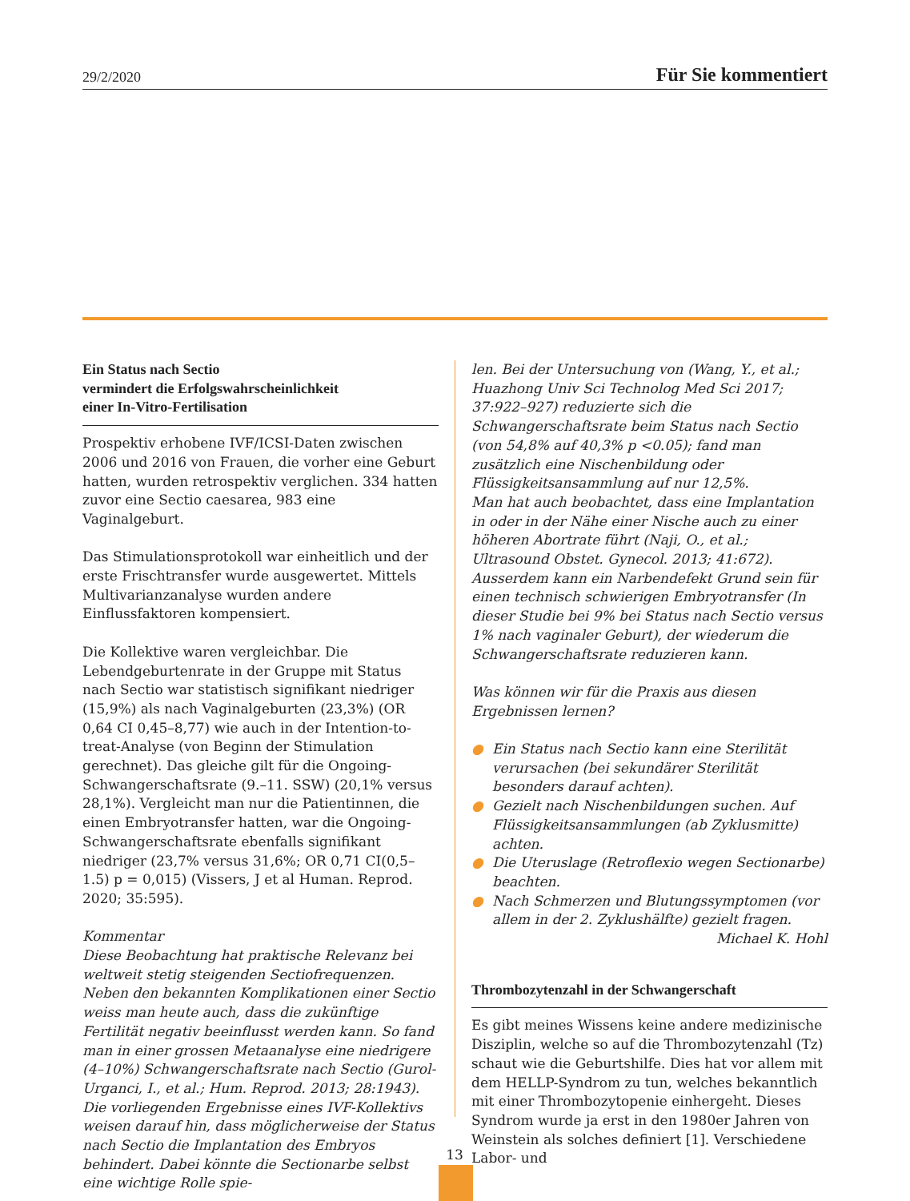29/2/2020 Für Sie kommentiert
Ein Status nach Sectio
vermindert die Erfolgswahrscheinlichkeit
einer In-Vitro-Fertilisation
Prospektiv erhobene IVF/ICSI-Daten zwischen 2006 und 2016 von Frauen, die vorher eine Geburt hatten, wurden retrospektiv verglichen. 334 hatten zuvor eine Sectio caesarea, 983 eine Vaginalgeburt.
Das Stimulationsprotokoll war einheitlich und der erste Frischtransfer wurde ausgewertet. Mittels Multivarianzanalyse wurden andere Einflussfaktoren kompensiert.
Die Kollektive waren vergleichbar. Die Lebendgeburtenrate in der Gruppe mit Status nach Sectio war statistisch signifikant niedriger (15,9%) als nach Vaginalgeburten (23,3%) (OR 0,64 CI 0,45–8,77) wie auch in der Intention-to-treat-Analyse (von Beginn der Stimulation gerechnet). Das gleiche gilt für die Ongoing-Schwangerschaftsrate (9.–11. SSW) (20,1% versus 28,1%). Vergleicht man nur die Patientinnen, die einen Embryotransfer hatten, war die Ongoing-Schwangerschaftsrate ebenfalls signifikant niedriger (23,7% versus 31,6%; OR 0,71 CI(0,5–1.5) p = 0,015) (Vissers, J et al Human. Reprod. 2020; 35:595).
Kommentar
Diese Beobachtung hat praktische Relevanz bei weltweit stetig steigenden Sectiofrequenzen.
Neben den bekannten Komplikationen einer Sectio weiss man heute auch, dass die zukünftige Fertilität negativ beeinflusst werden kann. So fand man in einer grossen Metaanalyse eine niedrigere (4–10%) Schwangerschaftsrate nach Sectio (Gurol-Urganci, I., et al.; Hum. Reprod. 2013; 28:1943).
Die vorliegenden Ergebnisse eines IVF-Kollektivs weisen darauf hin, dass möglicherweise der Status nach Sectio die Implantation des Embryos behindert. Dabei könnte die Sectionarbe selbst eine wichtige Rolle spie-
len. Bei der Untersuchung von (Wang, Y., et al.; Huazhong Univ Sci Technolog Med Sci 2017; 37:922–927) reduzierte sich die Schwangerschaftsrate beim Status nach Sectio (von 54,8% auf 40,3% p <0.05); fand man zusätzlich eine Nischenbildung oder Flüssigkeitsansammlung auf nur 12,5%.
Man hat auch beobachtet, dass eine Implantation in oder in der Nähe einer Nische auch zu einer höheren Abortrate führt (Naji, O., et al.; Ultrasound Obstet. Gynecol. 2013; 41:672).
Ausserdem kann ein Narbendefekt Grund sein für einen technisch schwierigen Embryotransfer (In dieser Studie bei 9% bei Status nach Sectio versus 1% nach vaginaler Geburt), der wiederum die Schwangerschaftsrate reduzieren kann.
Was können wir für die Praxis aus diesen Ergebnissen lernen?
● Ein Status nach Sectio kann eine Sterilität verursachen (bei sekundärer Sterilität besonders darauf achten).
● Gezielt nach Nischenbildungen suchen. Auf Flüssigkeitsansammlungen (ab Zyklusmitte) achten.
● Die Uteruslage (Retroflexio wegen Sectionarbe) beachten.
● Nach Schmerzen und Blutungssymptomen (vor allem in der 2. Zyklushälfte) gezielt fragen.
Michael K. Hohl
Thrombozytenzahl in der Schwangerschaft
Es gibt meines Wissens keine andere medizinische Disziplin, welche so auf die Thrombozytenzahl (Tz) schaut wie die Geburtshilfe. Dies hat vor allem mit dem HELLP-Syndrom zu tun, welches bekanntlich mit einer Thrombozytopenie einhergeht. Dieses Syndrom wurde ja erst in den 1980er Jahren von Weinstein als solches definiert [1]. Verschiedene Labor- und
13